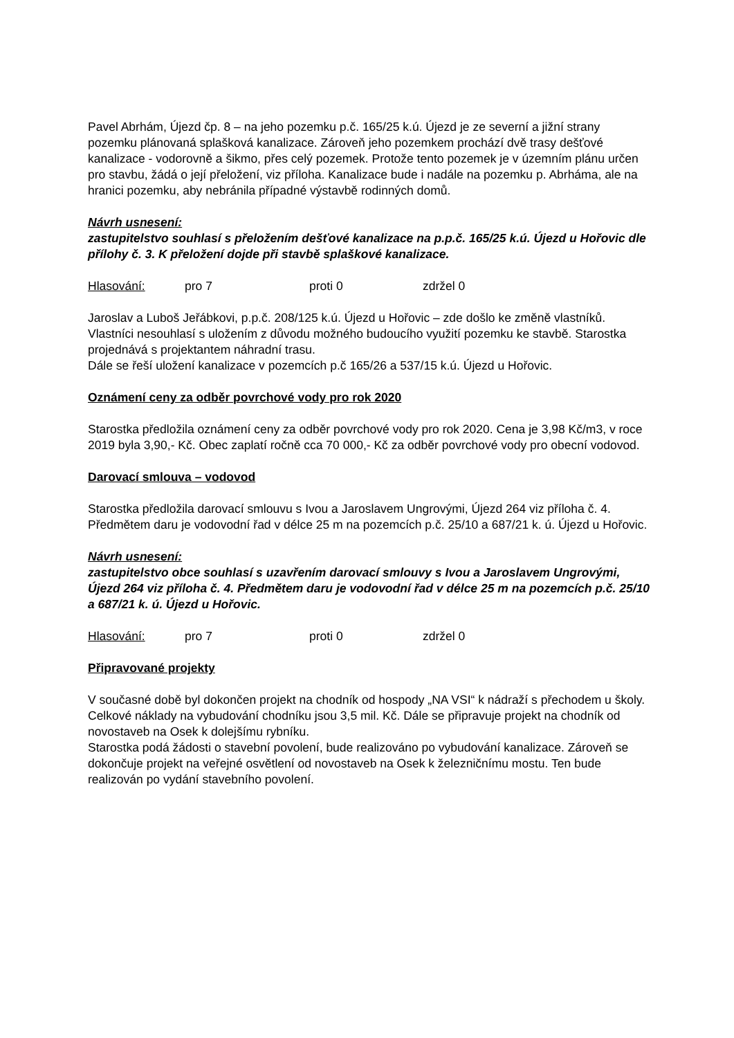Pavel Abrhám, Újezd čp. 8 – na jeho pozemku p.č. 165/25 k.ú. Újezd je ze severní a jižní strany pozemku plánovaná splašková kanalizace. Zároveň jeho pozemkem prochází dvě trasy dešťové kanalizace - vodorovně a šikmo, přes celý pozemek. Protože tento pozemek je v územním plánu určen pro stavbu, žádá o její přeložení, viz příloha. Kanalizace bude i nadále na pozemku p. Abrháma, ale na hranici pozemku, aby nebránila případné výstavbě rodinných domů.
Návrh usnesení:
zastupitelstvo souhlasí s přeložením dešťové kanalizace na p.p.č. 165/25 k.ú. Újezd u Hořovic dle přílohy č. 3. K přeložení dojde při stavbě splaškové kanalizace.
Hlasování: pro 7 proti 0 zdržel 0
Jaroslav a Luboš Jeřábkovi, p.p.č. 208/125 k.ú. Újezd u Hořovic – zde došlo ke změně vlastníků. Vlastníci nesouhlasí s uložením z důvodu možného budoucího využití pozemku ke stavbě. Starostka projednává s projektantem náhradní trasu.
Dále se řeší uložení kanalizace v pozemcích p.č 165/26 a 537/15 k.ú. Újezd u Hořovic.
Oznámení ceny za odběr povrchové vody pro rok 2020
Starostka předložila oznámení ceny za odběr povrchové vody pro rok 2020. Cena je 3,98 Kč/m3, v roce 2019 byla 3,90,- Kč. Obec zaplatí ročně cca 70 000,- Kč za odběr povrchové vody pro obecní vodovod.
Darovací smlouva – vodovod
Starostka předložila darovací smlouvu s Ivou a Jaroslavem Ungrovými, Újezd 264 viz příloha č. 4. Předmětem daru je vodovodní řad v délce 25 m na pozemcích p.č. 25/10 a 687/21 k. ú. Újezd u Hořovic.
Návrh usnesení:
zastupitelstvo obce souhlasí s uzavřením darovací smlouvy s Ivou a Jaroslavem Ungrovými, Újezd 264 viz příloha č. 4. Předmětem daru je vodovodní řad v délce 25 m na pozemcích p.č. 25/10 a 687/21 k. ú. Újezd u Hořovic.
Hlasování: pro 7 proti 0 zdržel 0
Připravované projekty
V současné době byl dokončen projekt na chodník od hospody „NA VSI“ k nádraží s přechodem u školy. Celkové náklady na vybudování chodníku jsou 3,5 mil. Kč. Dále se připravuje projekt na chodník od novostaveb na Osek k dolejšímu rybníku.
Starostka podá žádosti o stavební povolení, bude realizováno po vybudování kanalizace. Zároveň se dokončuje projekt na veřejné osvětlení od novostaveb na Osek k železničnímu mostu. Ten bude realizován po vydání stavebního povolení.